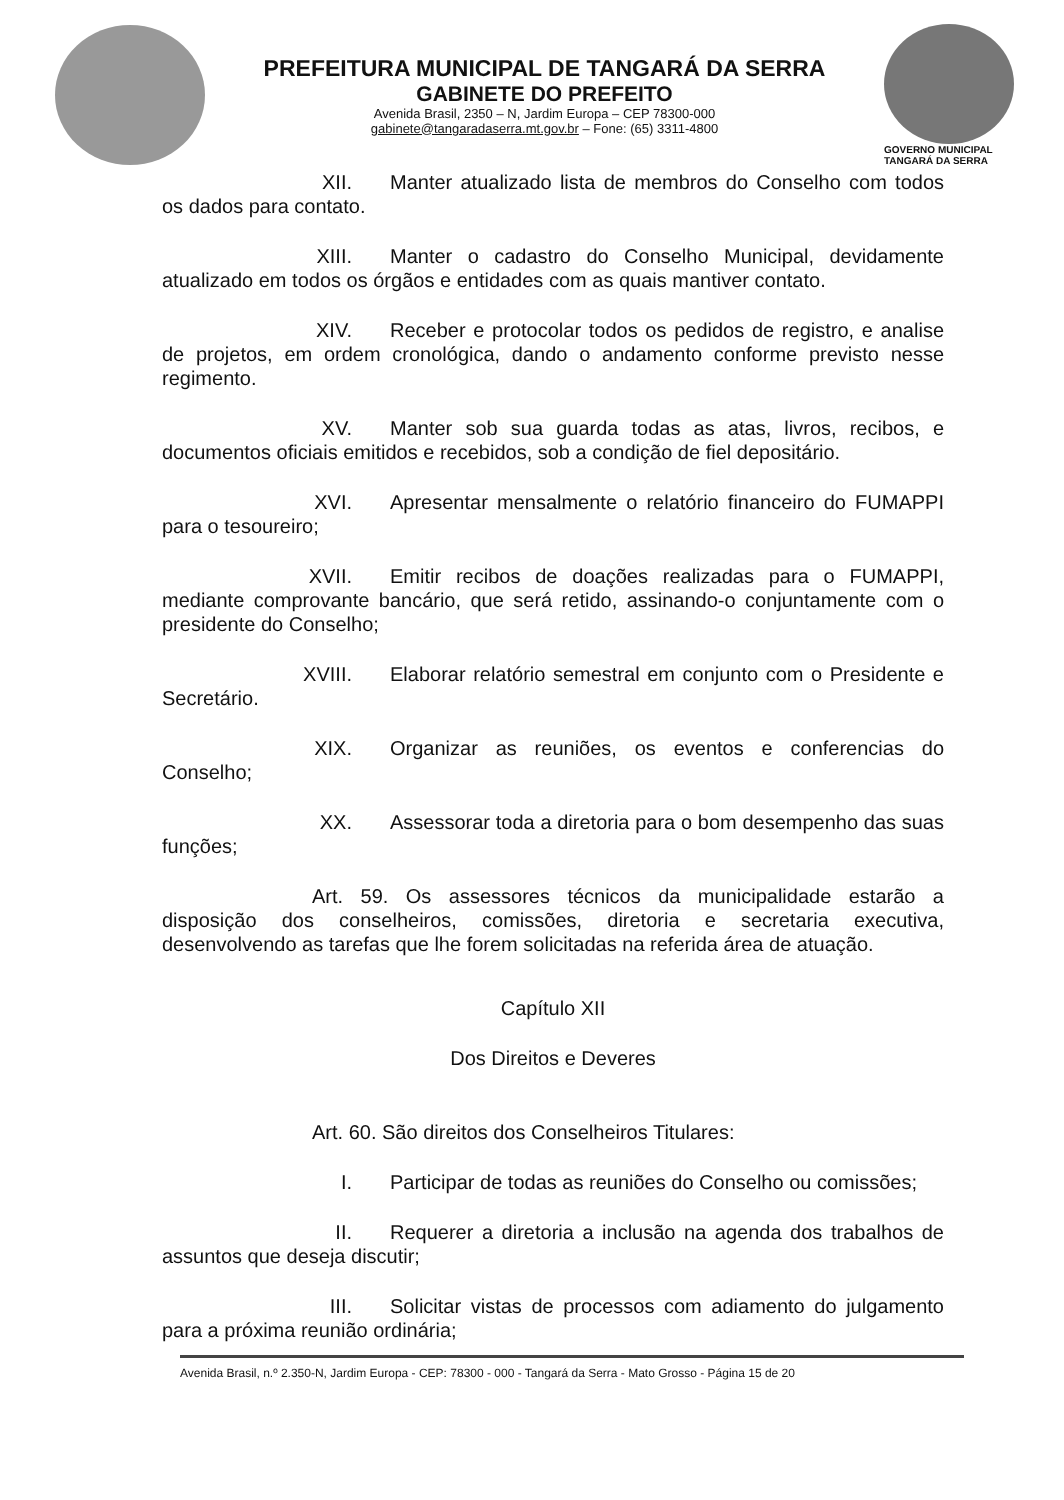PREFEITURA MUNICIPAL DE TANGARÁ DA SERRA
GABINETE DO PREFEITO
Avenida Brasil, 2350 – N, Jardim Europa – CEP 78300-000
gabinete@tangaradaserra.mt.gov.br – Fone: (65) 3311-4800
GOVERNO MUNICIPAL
TANGARÁ DA SERRA
XII. Manter atualizado lista de membros do Conselho com todos os dados para contato.
XIII. Manter o cadastro do Conselho Municipal, devidamente atualizado em todos os órgãos e entidades com as quais mantiver contato.
XIV. Receber e protocolar todos os pedidos de registro, e analise de projetos, em ordem cronológica, dando o andamento conforme previsto nesse regimento.
XV. Manter sob sua guarda todas as atas, livros, recibos, e documentos oficiais emitidos e recebidos, sob a condição de fiel depositário.
XVI. Apresentar mensalmente o relatório financeiro do FUMAPPI para o tesoureiro;
XVII. Emitir recibos de doações realizadas para o FUMAPPI, mediante comprovante bancário, que será retido, assinando-o conjuntamente com o presidente do Conselho;
XVIII. Elaborar relatório semestral em conjunto com o Presidente e Secretário.
XIX. Organizar as reuniões, os eventos e conferencias do Conselho;
XX. Assessorar toda a diretoria para o bom desempenho das suas funções;
Art. 59. Os assessores técnicos da municipalidade estarão a disposição dos conselheiros, comissões, diretoria e secretaria executiva, desenvolvendo as tarefas que lhe forem solicitadas na referida área de atuação.
Capítulo XII
Dos Direitos e Deveres
Art. 60. São direitos dos Conselheiros Titulares:
I. Participar de todas as reuniões do Conselho ou comissões;
II. Requerer a diretoria a inclusão na agenda dos trabalhos de assuntos que deseja discutir;
III. Solicitar vistas de processos com adiamento do julgamento para a próxima reunião ordinária;
Avenida Brasil, n.º 2.350-N, Jardim Europa - CEP: 78300 - 000 - Tangará da Serra - Mato Grosso - Página 15 de 20